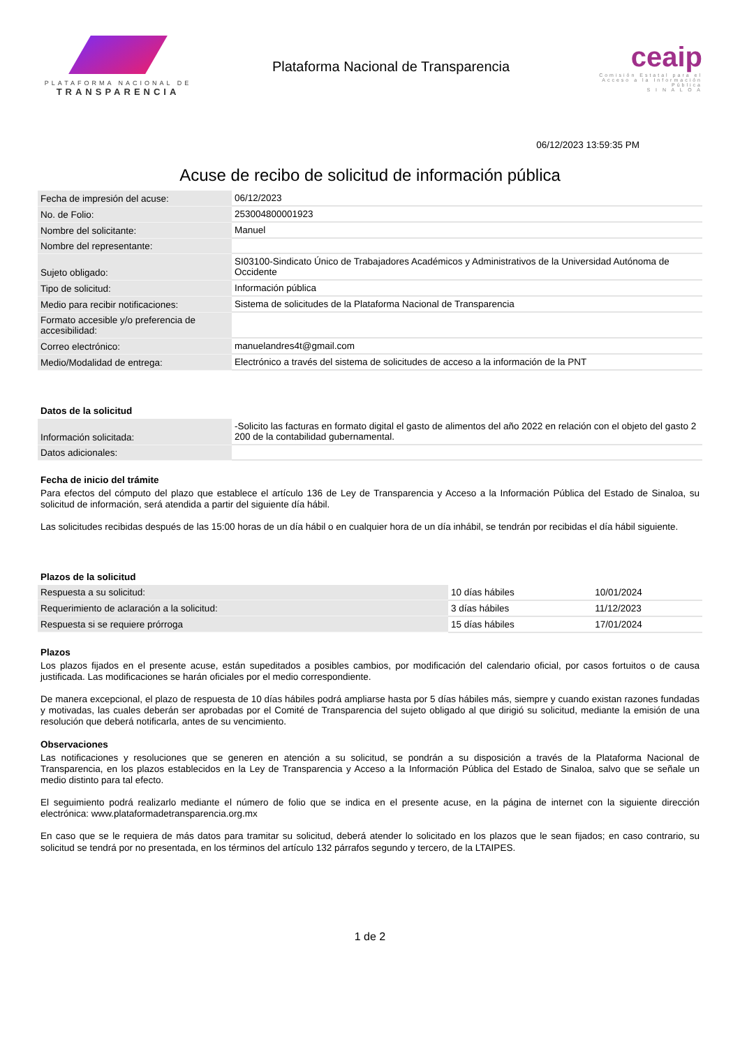PLATAFORMA NACIONAL DE
TRANSPARENCIA
Plataforma Nacional de Transparencia
ceaip
Comisión Estatal para el Acceso a la Información Pública
S I N A L O A
06/12/2023 13:59:35 PM
Acuse de recibo de solicitud de información pública
| Fecha de impresión del acuse: | 06/12/2023 |
| No. de Folio: | 253004800001923 |
| Nombre del solicitante: | Manuel |
| Nombre del representante: | |
| Sujeto obligado: | SI03100-Sindicato Único de Trabajadores Académicos y Administrativos de la Universidad Autónoma de Occidente |
| Tipo de solicitud: | Información pública |
| Medio para recibir notificaciones: | Sistema de solicitudes de la Plataforma Nacional de Transparencia |
| Formato accesible y/o preferencia de accesibilidad: | |
| Correo electrónico: | manuelandres4t@gmail.com |
| Medio/Modalidad de entrega: | Electrónico a través del sistema de solicitudes de acceso a la información de la PNT |
Datos de la solicitud
| Información solicitada: | -Solicito las facturas en formato digital el gasto de alimentos del año 2022 en relación con el objeto del gasto 2 200 de la contabilidad gubernamental. |
| Datos adicionales: | |
Fecha de inicio del trámite
Para efectos del cómputo del plazo que establece el artículo 136 de Ley de Transparencia y Acceso a la Información Pública del Estado de Sinaloa, su solicitud de información, será atendida a partir del siguiente día hábil.
Las solicitudes recibidas después de las 15:00 horas de un día hábil o en cualquier hora de un día inhábil, se tendrán por recibidas el día hábil siguiente.
Plazos de la solicitud
| Respuesta a su solicitud: | 10 días hábiles | 10/01/2024 |
| Requerimiento de aclaración a la solicitud: | 3 días hábiles | 11/12/2023 |
| Respuesta si se requiere prórroga | 15 días hábiles | 17/01/2024 |
Plazos
Los plazos fijados en el presente acuse, están supeditados a posibles cambios, por modificación del calendario oficial, por casos fortuitos o de causa justificada. Las modificaciones se harán oficiales por el medio correspondiente.
De manera excepcional, el plazo de respuesta de 10 días hábiles podrá ampliarse hasta por 5 días hábiles más, siempre y cuando existan razones fundadas y motivadas, las cuales deberán ser aprobadas por el Comité de Transparencia del sujeto obligado al que dirigió su solicitud, mediante la emisión de una resolución que deberá notificarla, antes de su vencimiento.
Observaciones
Las notificaciones y resoluciones que se generen en atención a su solicitud, se pondrán a su disposición a través de la Plataforma Nacional de Transparencia, en los plazos establecidos en la Ley de Transparencia y Acceso a la Información Pública del Estado de Sinaloa, salvo que se señale un medio distinto para tal efecto.
El seguimiento podrá realizarlo mediante el número de folio que se indica en el presente acuse, en la página de internet con la siguiente dirección electrónica: www.plataformadetransparencia.org.mx
En caso que se le requiera de más datos para tramitar su solicitud, deberá atender lo solicitado en los plazos que le sean fijados; en caso contrario, su solicitud se tendrá por no presentada, en los términos del artículo 132 párrafos segundo y tercero, de la LTAIPES.
1 de 2